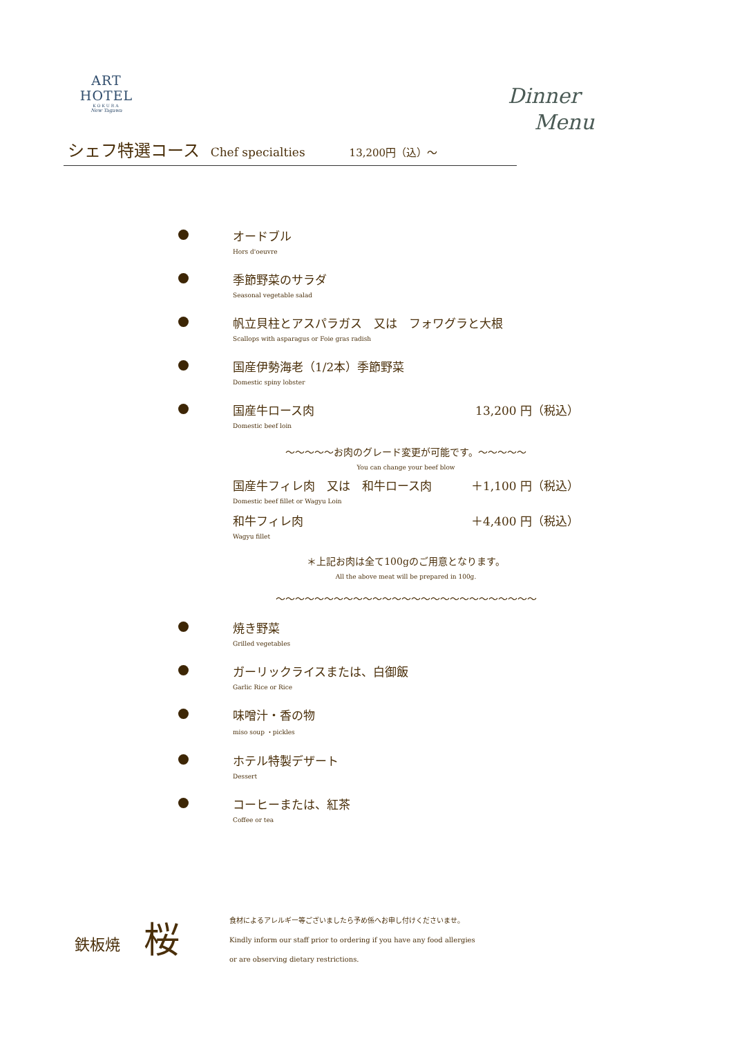ART HOTEL
KOKURA
New Tagawa
Dinner
Menu
シェフ特選コース Chef specialties 13,200円（込）～
オードブル
Hors d'oeuvre
季節野菜のサラダ
Seasonal vegetable salad
帆立貝柱とアスパラガス　又は　フォワグラと大根
Scallops with asparagus or Foie gras radish
国産伊勢海老（1/2本）季節野菜
Domestic spiny lobster
国産牛ロース肉 13,200 円（税込）
Domestic beef loin
～～～～～お肉のグレード変更が可能です。～～～～～
You can change your beef blow
国産牛フィレ肉　又は　和牛ロース肉 ＋1,100 円（税込）
Domestic beef fillet or Wagyu Loin
和牛フィレ肉 ＋4,400 円（税込）
Wagyu fillet
＊上記お肉は全て100gのご用意となります。
All the above meat will be prepared in 100g.
～～～～～～～～～～～～～～～～～～～～～～～～～～～
焼き野菜
Grilled vegetables
ガーリックライスまたは、白御飯
Garlic Rice or Rice
味噌汁・香の物
miso soup ・pickles
ホテル特製デザート
Dessert
コーヒーまたは、紅茶
Coffee or tea
鉄板焼
桜
食材によるアレルギー等ございましたら予め係へお申し付けくださいませ。
Kindly inform our staff prior to ordering if you have any food allergies
or are observing dietary restrictions.